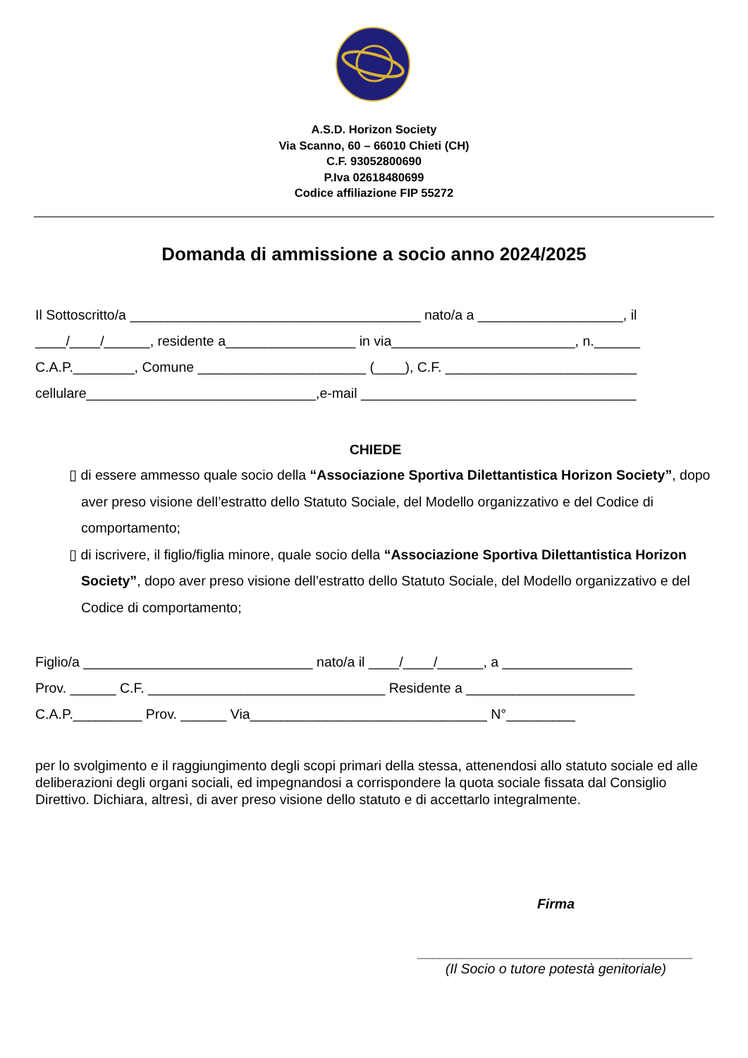A.S.D. Horizon Society
Via Scanno, 60 – 66010 Chieti (CH)
C.F. 93052800690
P.Iva 02618480699
Codice affiliazione FIP 55272
Domanda di ammissione a socio anno 2024/2025
Il Sottoscritto/a ______________________________________ nato/a a ___________________, il
____/____/______, residente a_________________ in via________________________, n.______
C.A.P.________, Comune ______________________ (____), C.F. _________________________
cellulare______________________________,e-mail ____________________________________
CHIEDE
▯ di essere ammesso quale socio della “Associazione Sportiva Dilettantistica Horizon Society”, dopo aver preso visione dell’estratto dello Statuto Sociale, del Modello organizzativo e del Codice di comportamento;
▯ di iscrivere, il figlio/figlia minore, quale socio della “Associazione Sportiva Dilettantistica Horizon Society”, dopo aver preso visione dell’estratto dello Statuto Sociale, del Modello organizzativo e del Codice di comportamento;
Figlio/a ______________________________ nato/a il ____/____/______, a _________________
Prov. ______ C.F. _______________________________ Residente a ______________________
C.A.P._________ Prov. ______ Via_______________________________ N°_________
per lo svolgimento e il raggiungimento degli scopi primari della stessa, attenendosi allo statuto sociale ed alle deliberazioni degli organi sociali, ed impegnandosi a corrispondere la quota sociale fissata dal Consiglio Direttivo. Dichiara, altresì, di aver preso visione dello statuto e di accettarlo integralmente.
Firma
____________________________________
(Il Socio o tutore potestà genitoriale)